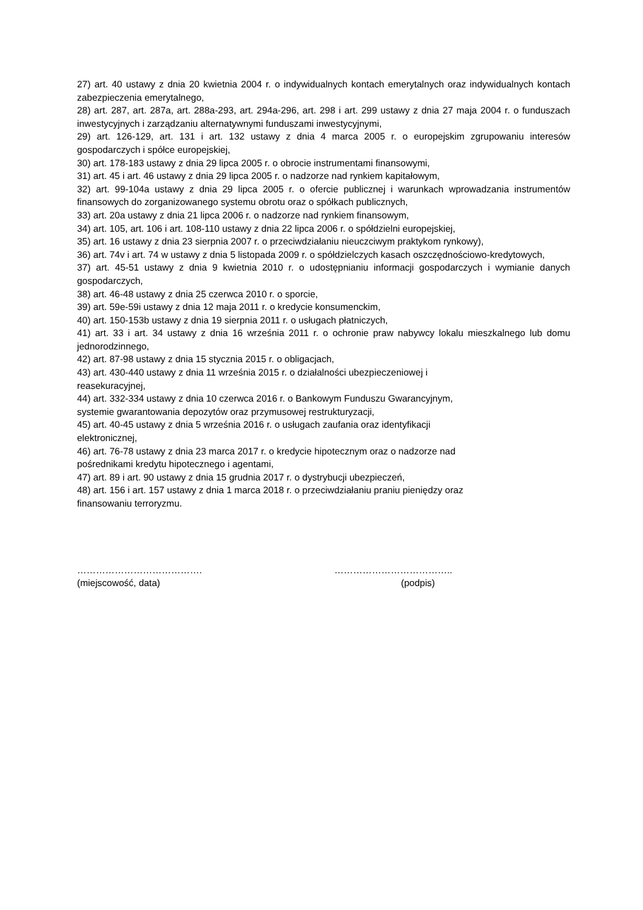27) art. 40 ustawy z dnia 20 kwietnia 2004 r. o indywidualnych kontach emerytalnych oraz indywidualnych kontach zabezpieczenia emerytalnego,
28) art. 287, art. 287a, art. 288a-293, art. 294a-296, art. 298 i art. 299 ustawy z dnia 27 maja 2004 r. o funduszach inwestycyjnych i zarządzaniu alternatywnymi funduszami inwestycyjnymi,
29) art. 126-129, art. 131 i art. 132 ustawy z dnia 4 marca 2005 r. o europejskim zgrupowaniu interesów gospodarczych i spółce europejskiej,
30) art. 178-183 ustawy z dnia 29 lipca 2005 r. o obrocie instrumentami finansowymi,
31) art. 45 i art. 46 ustawy z dnia 29 lipca 2005 r. o nadzorze nad rynkiem kapitałowym,
32) art. 99-104a ustawy z dnia 29 lipca 2005 r. o ofercie publicznej i warunkach wprowadzania instrumentów finansowych do zorganizowanego systemu obrotu oraz o spółkach publicznych,
33) art. 20a ustawy z dnia 21 lipca 2006 r. o nadzorze nad rynkiem finansowym,
34) art. 105, art. 106 i art. 108-110 ustawy z dnia 22 lipca 2006 r. o spółdzielni europejskiej,
35) art. 16 ustawy z dnia 23 sierpnia 2007 r. o przeciwdziałaniu nieuczciwym praktykom rynkowy),
36) art. 74v i art. 74 w ustawy z dnia 5 listopada 2009 r. o spółdzielczych kasach oszczędnościowo-kredytowych,
37) art. 45-51 ustawy z dnia 9 kwietnia 2010 r. o udostępnianiu informacji gospodarczych i wymianie danych gospodarczych,
38) art. 46-48 ustawy z dnia 25 czerwca 2010 r. o sporcie,
39) art. 59e-59i ustawy z dnia 12 maja 2011 r. o kredycie konsumenckim,
40) art. 150-153b ustawy z dnia 19 sierpnia 2011 r. o usługach płatniczych,
41) art. 33 i art. 34 ustawy z dnia 16 września 2011 r. o ochronie praw nabywcy lokalu mieszkalnego lub domu jednorodzinnego,
42) art. 87-98 ustawy z dnia 15 stycznia 2015 r. o obligacjach,
43) art. 430-440 ustawy z dnia 11 września 2015 r. o działalności ubezpieczeniowej i
reasekuracyjnej,
44) art. 332-334 ustawy z dnia 10 czerwca 2016 r. o Bankowym Funduszu Gwarancyjnym,
systemie gwarantowania depozytów oraz przymusowej restrukturyzacji,
45) art. 40-45 ustawy z dnia 5 września 2016 r. o usługach zaufania oraz identyfikacji
elektronicznej,
46) art. 76-78 ustawy z dnia 23 marca 2017 r. o kredycie hipotecznym oraz o nadzorze nad
pośrednikami kredytu hipotecznego i agentami,
47) art. 89 i art. 90 ustawy z dnia 15 grudnia 2017 r. o dystrybucji ubezpieczeń,
48) art. 156 i art. 157 ustawy z dnia 1 marca 2018 r. o przeciwdziałaniu praniu pieniędzy oraz
finansowaniu terroryzmu.
………………………………….
(miejscowość, data)
………………………………..
(podpis)